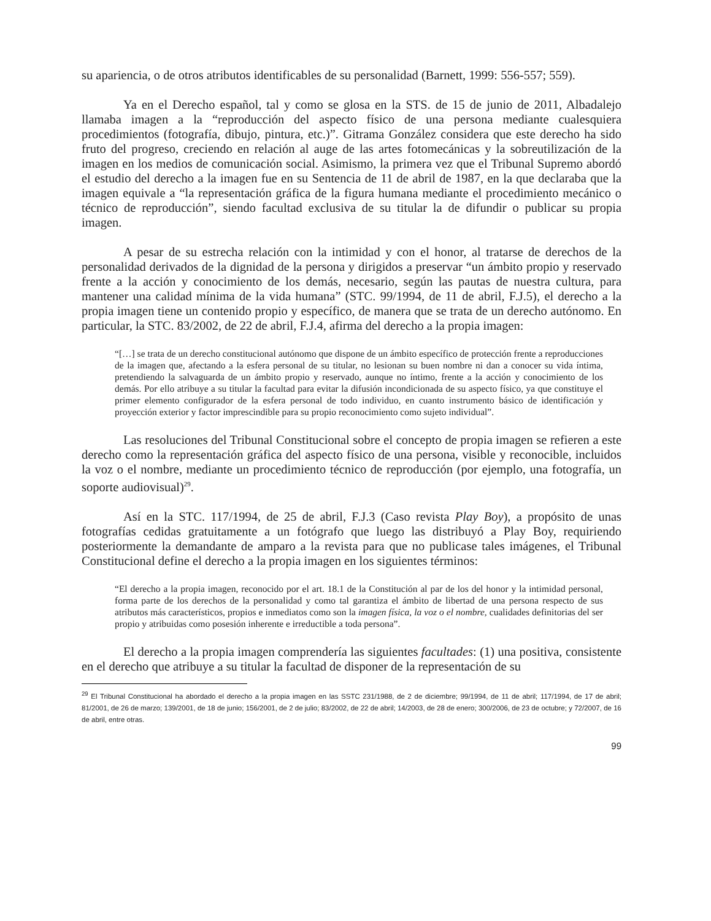su apariencia, o de otros atributos identificables de su personalidad (Barnett, 1999: 556-557; 559).
Ya en el Derecho español, tal y como se glosa en la STS. de 15 de junio de 2011, Albadalejo llamaba imagen a la “reproducción del aspecto físico de una persona mediante cualesquiera procedimientos (fotografía, dibujo, pintura, etc.)”. Gitrama González considera que este derecho ha sido fruto del progreso, creciendo en relación al auge de las artes fotomecánicas y la sobreutilización de la imagen en los medios de comunicación social. Asimismo, la primera vez que el Tribunal Supremo abordó el estudio del derecho a la imagen fue en su Sentencia de 11 de abril de 1987, en la que declaraba que la imagen equivale a “la representación gráfica de la figura humana mediante el procedimiento mecánico o técnico de reproducción”, siendo facultad exclusiva de su titular la de difundir o publicar su propia imagen.
A pesar de su estrecha relación con la intimidad y con el honor, al tratarse de derechos de la personalidad derivados de la dignidad de la persona y dirigidos a preservar “un ámbito propio y reservado frente a la acción y conocimiento de los demás, necesario, según las pautas de nuestra cultura, para mantener una calidad mínima de la vida humana” (STC. 99/1994, de 11 de abril, F.J.5), el derecho a la propia imagen tiene un contenido propio y específico, de manera que se trata de un derecho autónomo. En particular, la STC. 83/2002, de 22 de abril, F.J.4, afirma del derecho a la propia imagen:
“[…] se trata de un derecho constitucional autónomo que dispone de un ámbito específico de protección frente a reproducciones de la imagen que, afectando a la esfera personal de su titular, no lesionan su buen nombre ni dan a conocer su vida íntima, pretendiendo la salvaguarda de un ámbito propio y reservado, aunque no íntimo, frente a la acción y conocimiento de los demás. Por ello atribuye a su titular la facultad para evitar la difusión incondicionada de su aspecto físico, ya que constituye el primer elemento configurador de la esfera personal de todo individuo, en cuanto instrumento básico de identificación y proyección exterior y factor imprescindible para su propio reconocimiento como sujeto individual”.
Las resoluciones del Tribunal Constitucional sobre el concepto de propia imagen se refieren a este derecho como la representación gráfica del aspecto físico de una persona, visible y reconocible, incluidos la voz o el nombre, mediante un procedimiento técnico de reproducción (por ejemplo, una fotografía, un soporte audiovisual)<sup>29</sup>.
Así en la STC. 117/1994, de 25 de abril, F.J.3 (Caso revista Play Boy), a propósito de unas fotografías cedidas gratuitamente a un fotógrafo que luego las distribuyó a Play Boy, requiriendo posteriormente la demandante de amparo a la revista para que no publicase tales imágenes, el Tribunal Constitucional define el derecho a la propia imagen en los siguientes términos:
“El derecho a la propia imagen, reconocido por el art. 18.1 de la Constitución al par de los del honor y la intimidad personal, forma parte de los derechos de la personalidad y como tal garantiza el ámbito de libertad de una persona respecto de sus atributos más característicos, propios e inmediatos como son la imagen física, la voz o el nombre, cualidades definitorias del ser propio y atribuidas como posesión inherente e irreductible a toda persona”.
El derecho a la propia imagen comprendería las siguientes facultades: (1) una positiva, consistente en el derecho que atribuye a su titular la facultad de disponer de la representación de su
<sup>29</sup> El Tribunal Constitucional ha abordado el derecho a la propia imagen en las SSTC 231/1988, de 2 de diciembre; 99/1994, de 11 de abril; 117/1994, de 17 de abril; 81/2001, de 26 de marzo; 139/2001, de 18 de junio; 156/2001, de 2 de julio; 83/2002, de 22 de abril; 14/2003, de 28 de enero; 300/2006, de 23 de octubre; y 72/2007, de 16 de abril, entre otras.
99